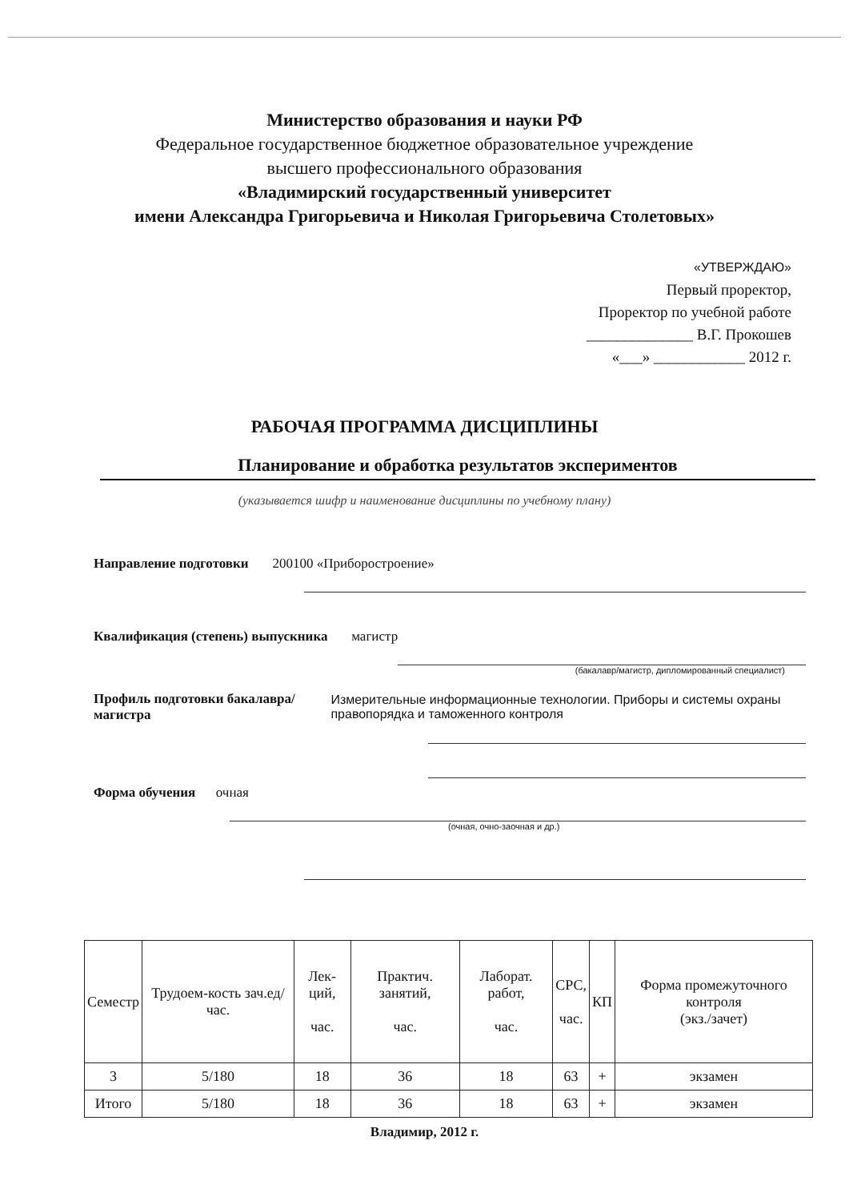Министерство образования и науки РФ
Федеральное государственное бюджетное образовательное учреждение
высшего профессионального образования
«Владимирский государственный университет
имени Александра Григорьевича и Николая Григорьевича Столетовых»
«УТВЕРЖДАЮ»
Первый проректор,
Проректор по учебной работе
______________ В.Г. Прокошев
«___» ____________ 2012 г.
РАБОЧАЯ ПРОГРАММА ДИСЦИПЛИНЫ
Планирование и обработка результатов экспериментов
(указывается шифр и наименование дисциплины по учебному плану)
Направление подготовки 200100 «Приборостроение»
Квалификация (степень) выпускника магистр
(бакалавр/магистр, дипломированный специалист)
Профиль подготовки бакалавра/магистра Измерительные информационные технологии. Приборы и системы охраны правопорядка и таможенного контроля
Форма обучения очная
(очная, очно-заочная и др.)
| Семестр | Трудоем-кость зач.ед/ час. | Лек-ций, час. | Практич. занятий, час. | Лаборат. работ, час. | СРС, час. | КП | Форма промежуточного контроля (экз./зачет) |
| --- | --- | --- | --- | --- | --- | --- | --- |
| 3 | 5/180 | 18 | 36 | 18 | 63 | + | экзамен |
| Итого | 5/180 | 18 | 36 | 18 | 63 | + | экзамен |
Владимир, 2012 г.